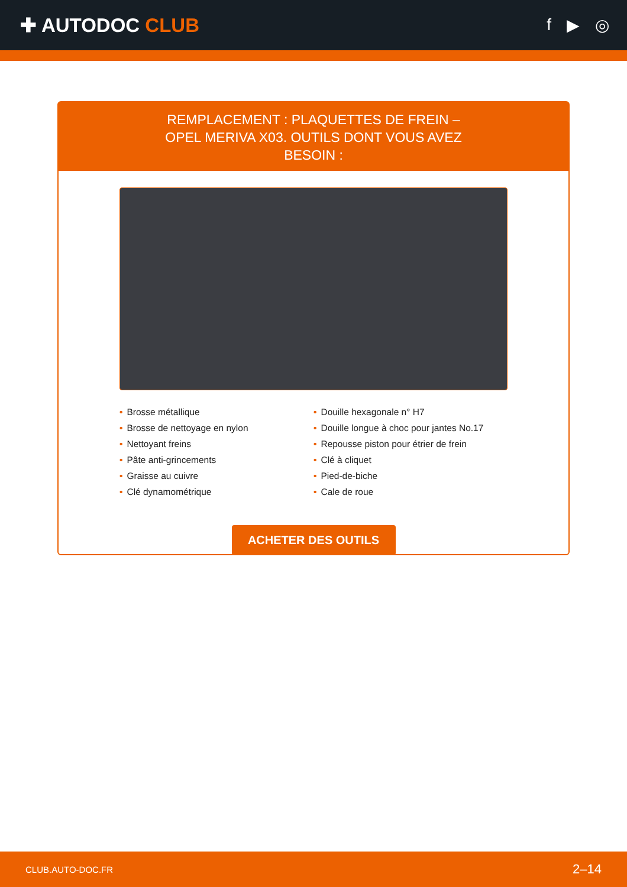✚ AUTODOC CLUB
f ▶ ◎
REMPLACEMENT : PLAQUETTES DE FREIN – OPEL MERIVA X03. OUTILS DONT VOUS AVEZ BESOIN :
• Brosse métallique
• Brosse de nettoyage en nylon
• Nettoyant freins
• Pâte anti-grincements
• Graisse au cuivre
• Clé dynamométrique
• Douille hexagonale n° H7
• Douille longue à choc pour jantes No.17
• Repousse piston pour étrier de frein
• Clé à cliquet
• Pied-de-biche
• Cale de roue
ACHETER DES OUTILS
CLUB.AUTO-DOC.FR 2–14